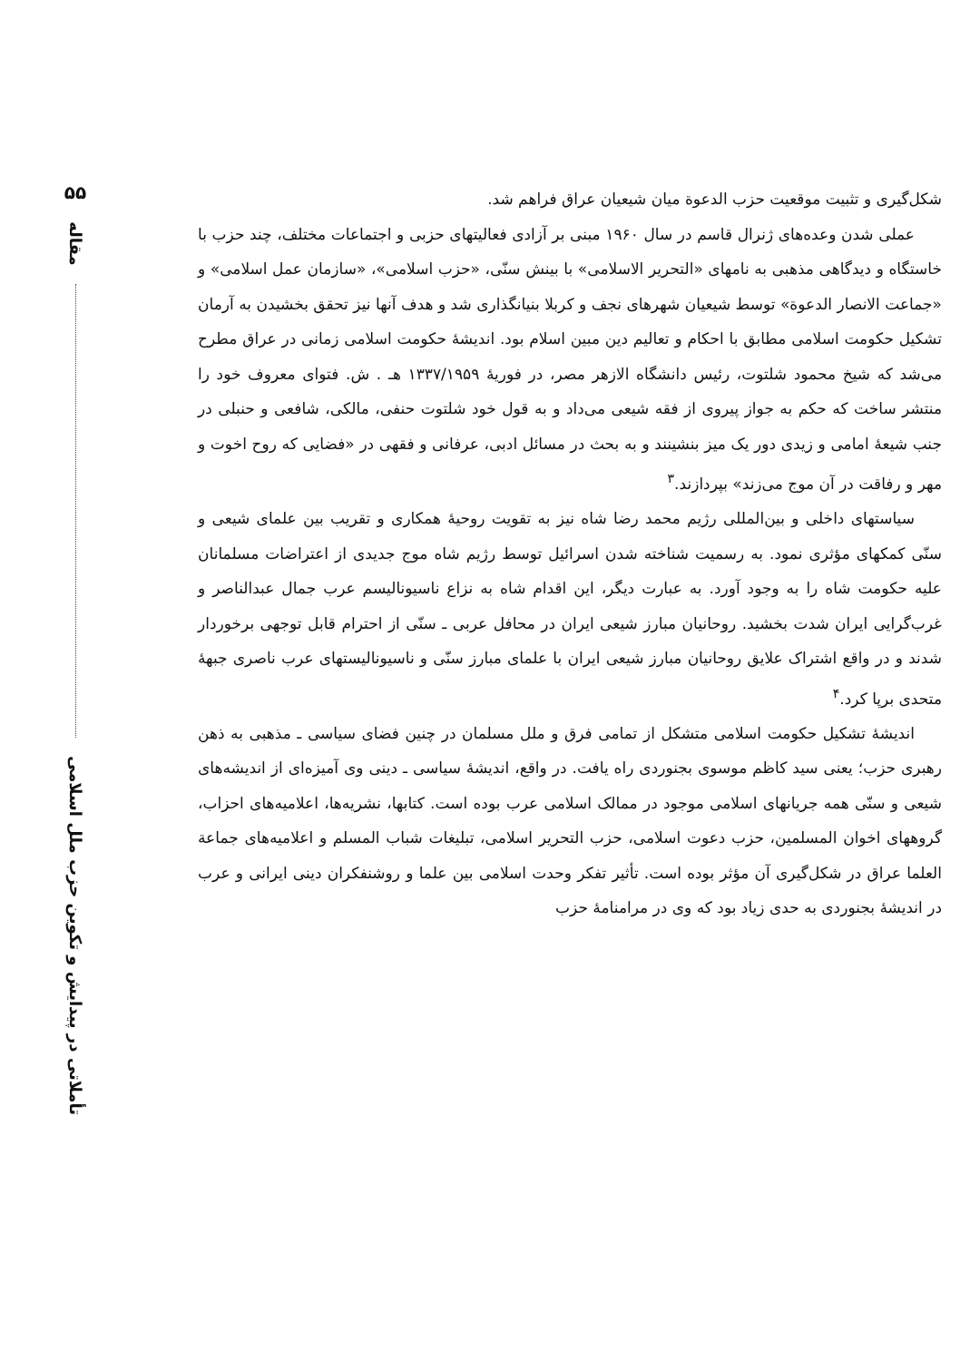شکل‌گیری و تثبیت موقعیت حزب الدعوة میان شیعیان عراق فراهم شد.
عملی شدن وعده‌های ژنرال قاسم در سال ۱۹۶۰ مبنی بر آزادی فعالیتهای حزبی و اجتماعات مختلف، چند حزب با خاستگاه و دیدگاهی مذهبی به نامهای «التحریر الاسلامی» با بینش سنّی، «حزب اسلامی»، «سازمان عمل اسلامی» و «جماعت الانصار الدعوة» توسط شیعیان شهرهای نجف و کربلا بنیانگذاری شد و هدف آنها نیز تحقق بخشیدن به آرمان تشکیل حکومت اسلامی مطابق با احکام و تعالیم دین مبین اسلام بود. اندیشهٔ حکومت اسلامی زمانی در عراق مطرح می‌شد که شیخ محمود شلتوت، رئیس دانشگاه الازهر مصر، در فوریهٔ ۱۳۳۷/۱۹۵۹ هـ . ش. فتوای معروف خود را منتشر ساخت که حکم به جواز پیروی از فقه شیعی می‌داد و به قول خود شلتوت حنفی، مالکی، شافعی و حنبلی در جنب شیعهٔ امامی و زیدی دور یک میز بنشینند و به بحث در مسائل ادبی، عرفانی و فقهی در «فضایی که روح اخوت و مهر و رفاقت در آن موج می‌زند» بپردازند.<sup>۳</sup>
سیاستهای داخلی و بین‌المللی رژیم محمد رضا شاه نیز به تقویت روحیهٔ همکاری و تقریب بین علمای شیعی و سنّی کمکهای مؤثری نمود. به رسمیت شناخته شدن اسرائیل توسط رژیم شاه موج جدیدی از اعتراضات مسلمانان علیه حکومت شاه را به وجود آورد. به عبارت دیگر، این اقدام شاه به نزاع ناسیونالیسم عرب جمال عبدالناصر و غرب‌گرایی ایران شدت بخشید. روحانیان مبارز شیعی ایران در محافل عربی ـ سنّی از احترام قابل توجهی برخوردار شدند و در واقع اشتراک علایق روحانیان مبارز شیعی ایران با علمای مبارز سنّی و ناسیونالیستهای عرب ناصری جبههٔ متحدی برپا کرد.<sup>۴</sup>
اندیشهٔ تشکیل حکومت اسلامی متشکل از تمامی فرق و ملل مسلمان در چنین فضای سیاسی ـ مذهبی به ذهن رهبری حزب؛ یعنی سید کاظم موسوی بجنوردی راه یافت. در واقع، اندیشهٔ سیاسی ـ دینی وی آمیزه‌ای از اندیشه‌های شیعی و سنّی همه جریانهای اسلامی موجود در ممالک اسلامی عرب بوده است. کتابها، نشریه‌ها، اعلامیه‌های احزاب، گروههای اخوان المسلمین، حزب دعوت اسلامی، حزب التحریر اسلامی، تبلیغات شباب المسلم و اعلامیه‌های جماعة العلما عراق در شکل‌گیری آن مؤثر بوده است. تأثیر تفکر وحدت اسلامی بین علما و روشنفکران دینی ایرانی و عرب در اندیشهٔ بجنوردی به حدی زیاد بود که وی در مرامنامهٔ حزب
۵۵
مقاله
تأملاتی در پیدایش و تکوین حزب ملل اسلامی